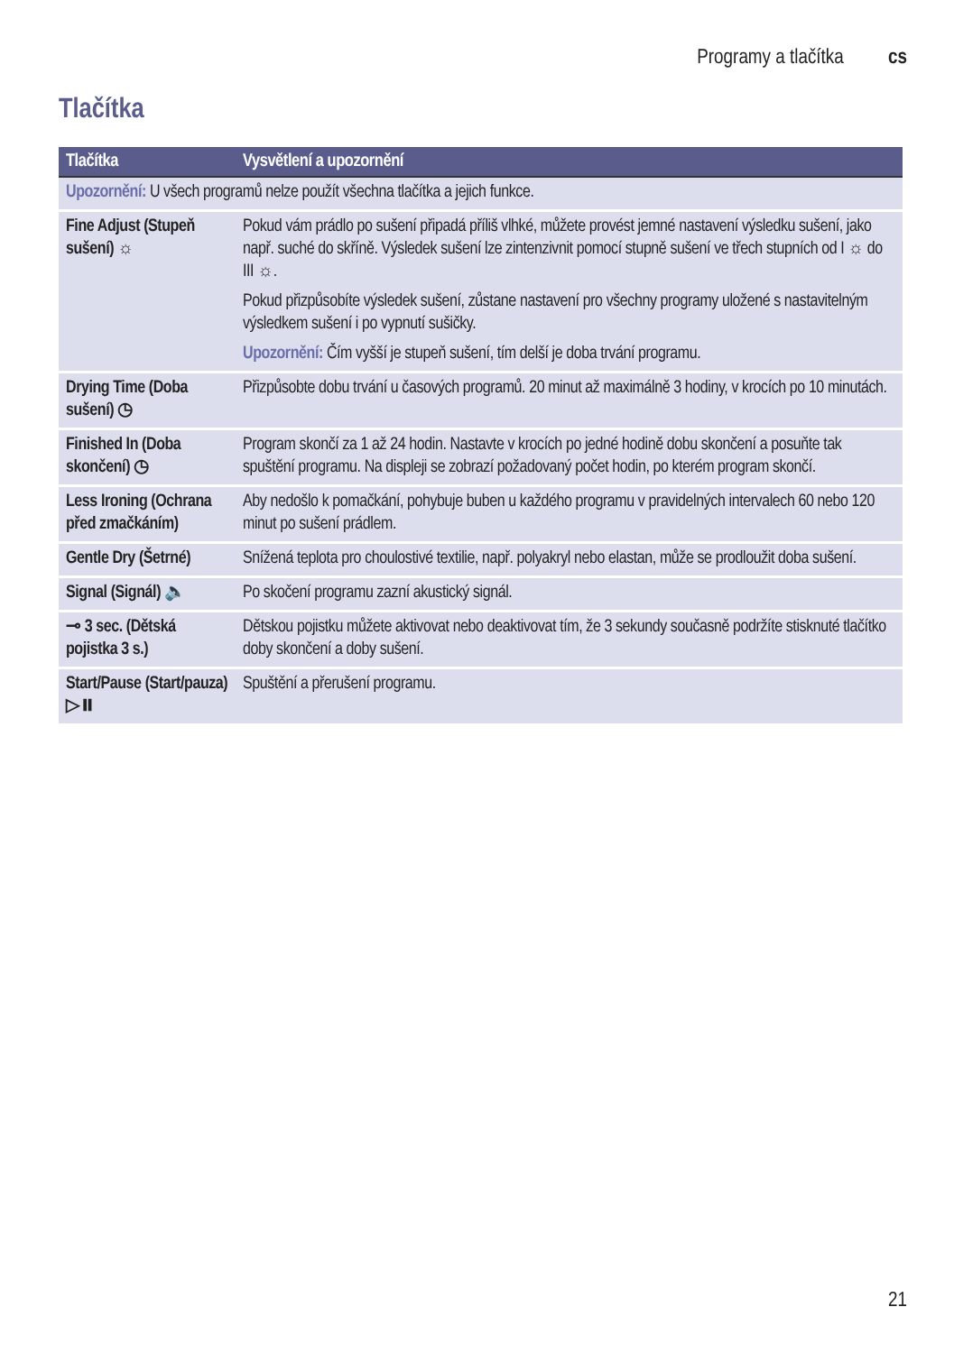Programy a tlačítka cs
Tlačítka
| Tlačítka | Vysvětlení a upozornění |
| --- | --- |
| Upozornění: U všech programů nelze použít všechna tlačítka a jejich funkce. | |
| Fine Adjust (Stupeň sušení) ☼ | Pokud vám prádlo po sušení připadá příliš vlhké, můžete provést jemné nastavení výsledku sušení, jako např. suché do skříně. Výsledek sušení lze zintenzivnit pomocí stupně sušení ve třech stupních od I ☼ do III ☼. Pokud přizpůsobíte výsledek sušení, zůstane nastavení pro všechny programy uložené s nastavitelným výsledkem sušení i po vypnutí sušičky. Upozornění: Čím vyšší je stupeň sušení, tím delší je doba trvání programu. |
| Drying Time (Doba sušení) ◷ | Přizpůsobte dobu trvání u časových programů. 20 minut až maximálně 3 hodiny, v krocích po 10 minutách. |
| Finished In (Doba skončení) ◷ | Program skončí za 1 až 24 hodin. Nastavte v krocích po jedné hodině dobu skončení a posuňte tak spuštění programu. Na displeji se zobrazí požadovaný počet hodin, po kterém program skončí. |
| Less Ironing (Ochrana před zmačkáním) | Aby nedošlo k pomačkání, pohybuje buben u každého programu v pravidelných intervalech 60 nebo 120 minut po sušení prádlem. |
| Gentle Dry (Šetrné) | Snížená teplota pro choulostivé textilie, např. polyakryl nebo elastan, může se prodloužit doba sušení. |
| Signal (Signál) 🔈 | Po skočení programu zazní akustický signál. |
| ⊸ 3 sec. (Dětská pojistka 3 s.) | Dětskou pojistku můžete aktivovat nebo deaktivovat tím, že 3 sekundy současně podržíte stisknuté tlačítko doby skončení a doby sušení. |
| Start/Pause (Start/pauza) ▷⏸ | Spuštění a přerušení programu. |
21